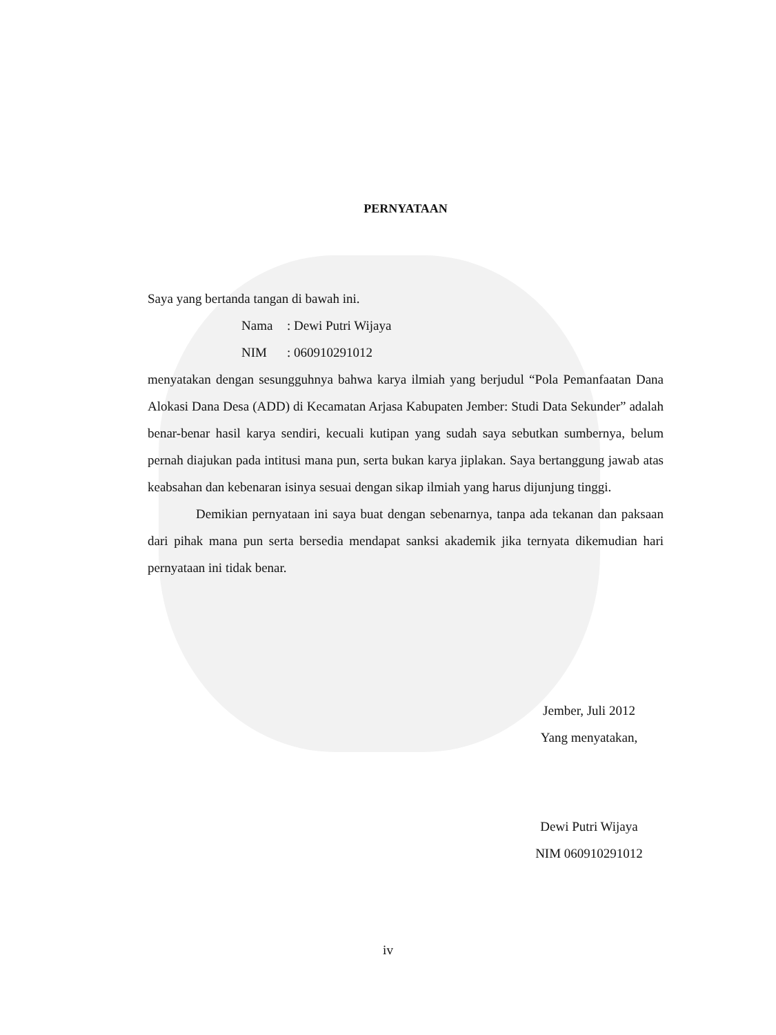PERNYATAAN
Saya yang bertanda tangan di bawah ini.
Nama: Dewi Putri Wijaya
NIM: 060910291012
menyatakan dengan sesungguhnya bahwa karya ilmiah yang berjudul “Pola Pemanfaatan Dana Alokasi Dana Desa (ADD) di Kecamatan Arjasa Kabupaten Jember: Studi Data Sekunder” adalah benar-benar hasil karya sendiri, kecuali kutipan yang sudah saya sebutkan sumbernya, belum pernah diajukan pada intitusi mana pun, serta bukan karya jiplakan. Saya bertanggung jawab atas keabsahan dan kebenaran isinya sesuai dengan sikap ilmiah yang harus dijunjung tinggi.
Demikian pernyataan ini saya buat dengan sebenarnya, tanpa ada tekanan dan paksaan dari pihak mana pun serta bersedia mendapat sanksi akademik jika ternyata dikemudian hari pernyataan ini tidak benar.
Jember, Juli 2012
Yang menyatakan,
Dewi Putri Wijaya
NIM 060910291012
iv